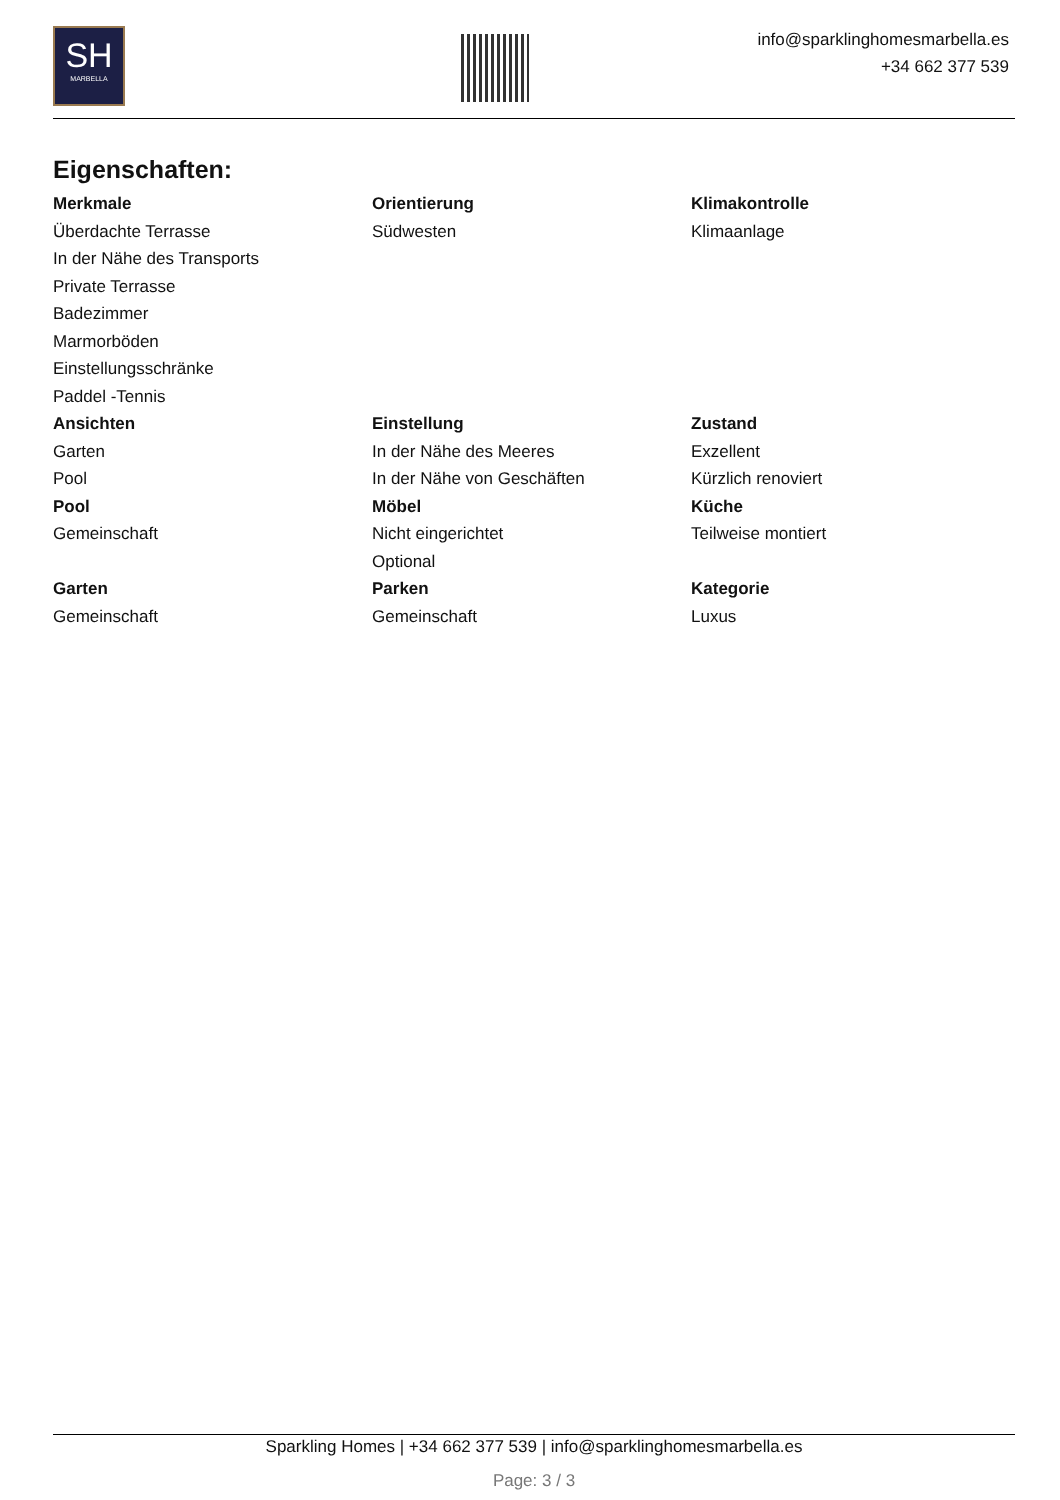SH
MARBELLA
info@sparklinghomesmarbella.es
+34 662 377 539
Eigenschaften:
Merkmale
Überdachte Terrasse
In der Nähe des Transports
Private Terrasse
Badezimmer
Marmorböden
Einstellungsschränke
Paddel -Tennis
Orientierung
Südwesten
Klimakontrolle
Klimaanlage
Ansichten
Garten
Pool
Einstellung
In der Nähe des Meeres
In der Nähe von Geschäften
Zustand
Exzellent
Kürzlich renoviert
Pool
Gemeinschaft
Möbel
Nicht eingerichtet
Optional
Küche
Teilweise montiert
Garten
Gemeinschaft
Parken
Gemeinschaft
Kategorie
Luxus
Sparkling Homes | +34 662 377 539 | info@sparklinghomesmarbella.es
Page: 3 / 3